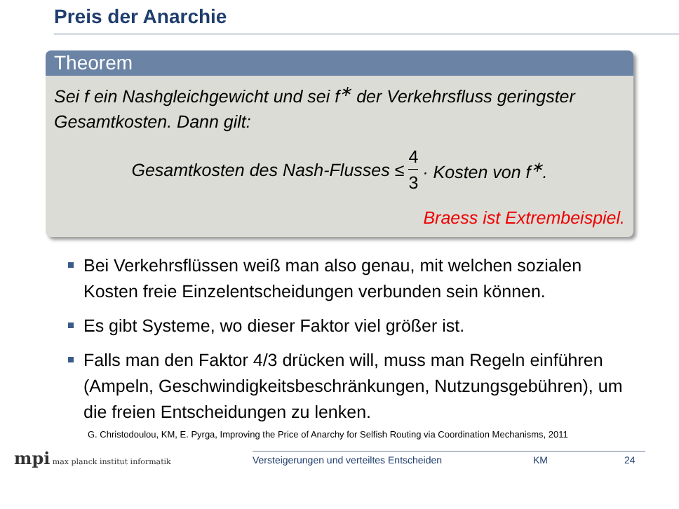Preis der Anarchie
Theorem
Sei f ein Nashgleichgewicht und sei f<sup>∗</sup> der Verkehrsfluss geringster Gesamtkosten. Dann gilt:
Gesamtkosten des Nash-Flusses ≤ 4 3 · Kosten von f<sup>∗</sup>.
Braess ist Extrembeispiel.
Bei Verkehrsflüssen weiß man also genau, mit welchen sozialen Kosten freie Einzelentscheidungen verbunden sein können.
Es gibt Systeme, wo dieser Faktor viel größer ist.
Falls man den Faktor 4/3 drücken will, muss man Regeln einführen (Ampeln, Geschwindigkeitsbeschränkungen, Nutzungsgebühren), um die freien Entscheidungen zu lenken.
G. Christodoulou, KM, E. Pyrga, Improving the Price of Anarchy for Selfish Routing via Coordination Mechanisms, 2011
mpi max planck institut informatik
Versteigerungen und verteiltes Entscheiden KM 24